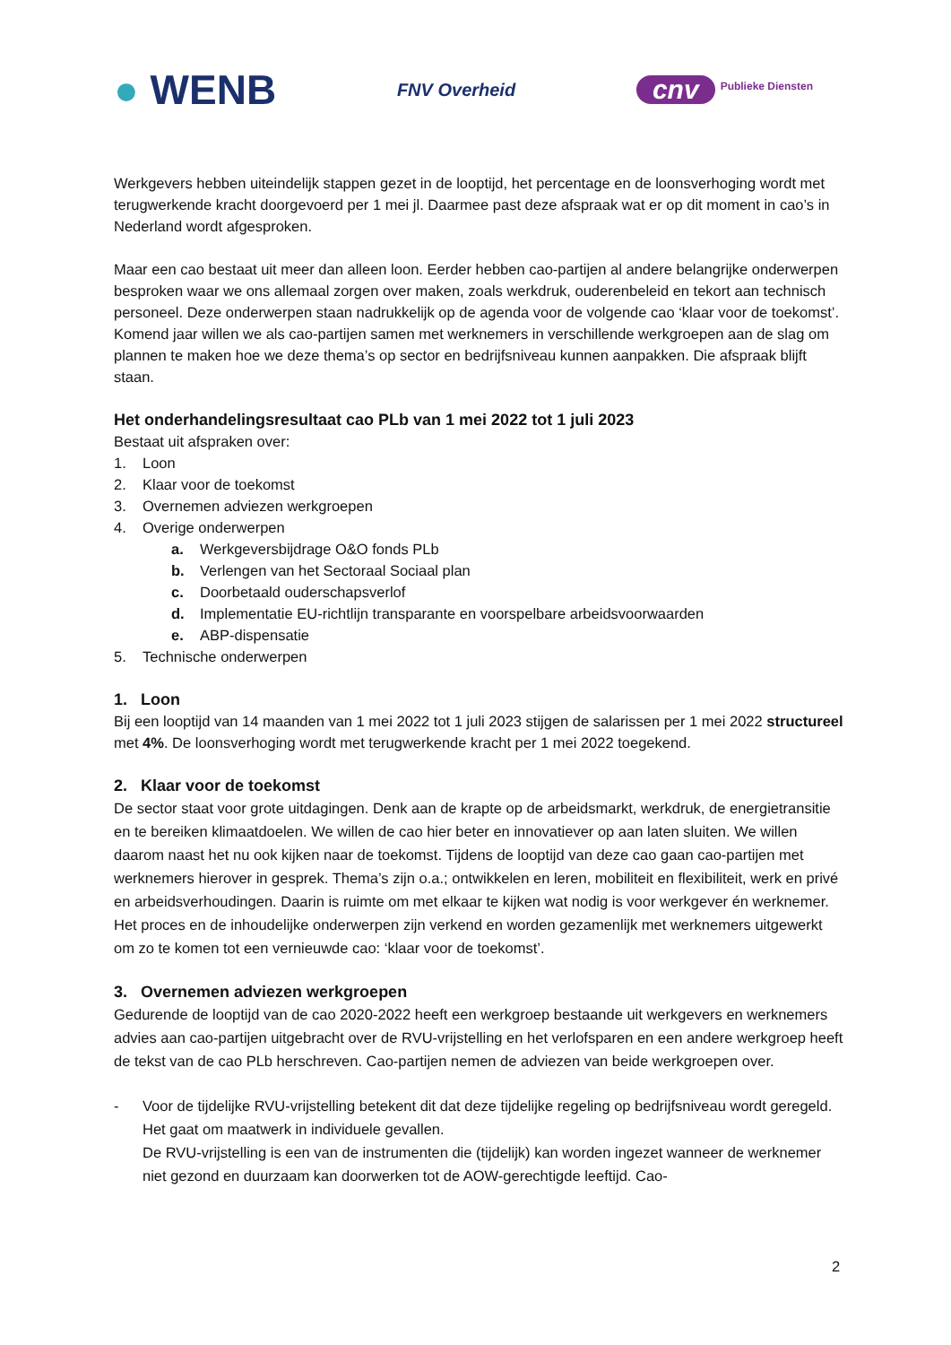● WENB
FNV Overheid
cnv Publieke Diensten
Werkgevers hebben uiteindelijk stappen gezet in de looptijd, het percentage en de loonsverhoging wordt met terugwerkende kracht doorgevoerd per 1 mei jl. Daarmee past deze afspraak wat er op dit moment in cao’s in Nederland wordt afgesproken.
Maar een cao bestaat uit meer dan alleen loon. Eerder hebben cao-partijen al andere belangrijke onderwerpen besproken waar we ons allemaal zorgen over maken, zoals werkdruk, ouderenbeleid en tekort aan technisch personeel. Deze onderwerpen staan nadrukkelijk op de agenda voor de volgende cao ‘klaar voor de toekomst’. Komend jaar willen we als cao-partijen samen met werknemers in verschillende werkgroepen aan de slag om plannen te maken hoe we deze thema’s op sector en bedrijfsniveau kunnen aanpakken. Die afspraak blijft staan.
Het onderhandelingsresultaat cao PLb van 1 mei 2022 tot 1 juli 2023
Bestaat uit afspraken over:
1. Loon
2. Klaar voor de toekomst
3. Overnemen adviezen werkgroepen
4. Overige onderwerpen
a. Werkgeversbijdrage O&O fonds PLb
b. Verlengen van het Sectoraal Sociaal plan
c. Doorbetaald ouderschapsverlof
d. Implementatie EU-richtlijn transparante en voorspelbare arbeidsvoorwaarden
e. ABP-dispensatie
5. Technische onderwerpen
1. Loon
Bij een looptijd van 14 maanden van 1 mei 2022 tot 1 juli 2023 stijgen de salarissen per 1 mei 2022 structureel met 4%. De loonsverhoging wordt met terugwerkende kracht per 1 mei 2022 toegekend.
2. Klaar voor de toekomst
De sector staat voor grote uitdagingen. Denk aan de krapte op de arbeidsmarkt, werkdruk, de energietransitie en te bereiken klimaatdoelen. We willen de cao hier beter en innovatiever op aan laten sluiten. We willen daarom naast het nu ook kijken naar de toekomst. Tijdens de looptijd van deze cao gaan cao-partijen met werknemers hierover in gesprek. Thema’s zijn o.a.; ontwikkelen en leren, mobiliteit en flexibiliteit, werk en privé en arbeidsverhoudingen. Daarin is ruimte om met elkaar te kijken wat nodig is voor werkgever én werknemer. Het proces en de inhoudelijke onderwerpen zijn verkend en worden gezamenlijk met werknemers uitgewerkt om zo te komen tot een vernieuwde cao: ‘klaar voor de toekomst’.
3. Overnemen adviezen werkgroepen
Gedurende de looptijd van de cao 2020-2022 heeft een werkgroep bestaande uit werkgevers en werknemers advies aan cao-partijen uitgebracht over de RVU-vrijstelling en het verlofsparen en een andere werkgroep heeft de tekst van de cao PLb herschreven. Cao-partijen nemen de adviezen van beide werkgroepen over.
- Voor de tijdelijke RVU-vrijstelling betekent dit dat deze tijdelijke regeling op bedrijfsniveau wordt geregeld. Het gaat om maatwerk in individuele gevallen.
De RVU-vrijstelling is een van de instrumenten die (tijdelijk) kan worden ingezet wanneer de werknemer niet gezond en duurzaam kan doorwerken tot de AOW-gerechtigde leeftijd. Cao-
2